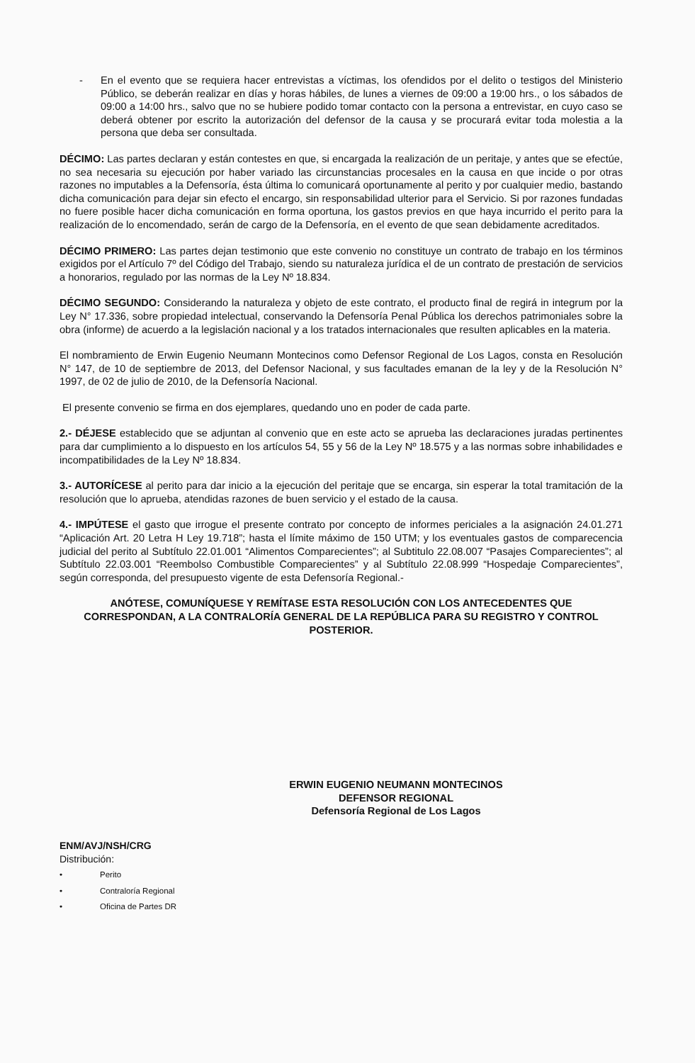- En el evento que se requiera hacer entrevistas a víctimas, los ofendidos por el delito o testigos del Ministerio Público, se deberán realizar en días y horas hábiles, de lunes a viernes de 09:00 a 19:00 hrs., o los sábados de 09:00 a 14:00 hrs., salvo que no se hubiere podido tomar contacto con la persona a entrevistar, en cuyo caso se deberá obtener por escrito la autorización del defensor de la causa y se procurará evitar toda molestia a la persona que deba ser consultada.
DÉCIMO: Las partes declaran y están contestes en que, si encargada la realización de un peritaje, y antes que se efectúe, no sea necesaria su ejecución por haber variado las circunstancias procesales en la causa en que incide o por otras razones no imputables a la Defensoría, ésta última lo comunicará oportunamente al perito y por cualquier medio, bastando dicha comunicación para dejar sin efecto el encargo, sin responsabilidad ulterior para el Servicio. Si por razones fundadas no fuere posible hacer dicha comunicación en forma oportuna, los gastos previos en que haya incurrido el perito para la realización de lo encomendado, serán de cargo de la Defensoría, en el evento de que sean debidamente acreditados.
DÉCIMO PRIMERO: Las partes dejan testimonio que este convenio no constituye un contrato de trabajo en los términos exigidos por el Artículo 7º del Código del Trabajo, siendo su naturaleza jurídica el de un contrato de prestación de servicios a honorarios, regulado por las normas de la Ley Nº 18.834.
DÉCIMO SEGUNDO: Considerando la naturaleza y objeto de este contrato, el producto final de regirá in integrum por la Ley N° 17.336, sobre propiedad intelectual, conservando la Defensoría Penal Pública los derechos patrimoniales sobre la obra (informe) de acuerdo a la legislación nacional y a los tratados internacionales que resulten aplicables en la materia.
El nombramiento de Erwin Eugenio Neumann Montecinos como Defensor Regional de Los Lagos, consta en Resolución N° 147, de 10 de septiembre de 2013, del Defensor Nacional, y sus facultades emanan de la ley y de la Resolución N° 1997, de 02 de julio de 2010, de la Defensoría Nacional.
El presente convenio se firma en dos ejemplares, quedando uno en poder de cada parte.
2.- DÉJESE establecido que se adjuntan al convenio que en este acto se aprueba las declaraciones juradas pertinentes para dar cumplimiento a lo dispuesto en los artículos 54, 55 y 56 de la Ley Nº 18.575 y a las normas sobre inhabilidades e incompatibilidades de la Ley Nº 18.834.
3.- AUTORÍCESE al perito para dar inicio a la ejecución del peritaje que se encarga, sin esperar la total tramitación de la resolución que lo aprueba, atendidas razones de buen servicio y el estado de la causa.
4.- IMPÚTESE el gasto que irrogue el presente contrato por concepto de informes periciales a la asignación 24.01.271 “Aplicación Art. 20 Letra H Ley 19.718”; hasta el límite máximo de 150 UTM; y los eventuales gastos de comparecencia judicial del perito al Subtítulo 22.01.001 “Alimentos Comparecientes”; al Subtitulo 22.08.007 “Pasajes Comparecientes”; al Subtítulo 22.03.001 “Reembolso Combustible Comparecientes” y al Subtítulo 22.08.999 “Hospedaje Comparecientes”, según corresponda, del presupuesto vigente de esta Defensoría Regional.-
ANÓTESE, COMUNÍQUESE Y REMÍTASE ESTA RESOLUCIÓN CON LOS ANTECEDENTES QUE CORRESPONDAN, A LA CONTRALORÍA GENERAL DE LA REPÚBLICA PARA SU REGISTRO Y CONTROL POSTERIOR.
ERWIN EUGENIO NEUMANN MONTECINOS
DEFENSOR REGIONAL
Defensoría Regional de Los Lagos
ENM/AVJ/NSH/CRG
Distribución:
• Perito
• Contraloría Regional
• Oficina de Partes DR